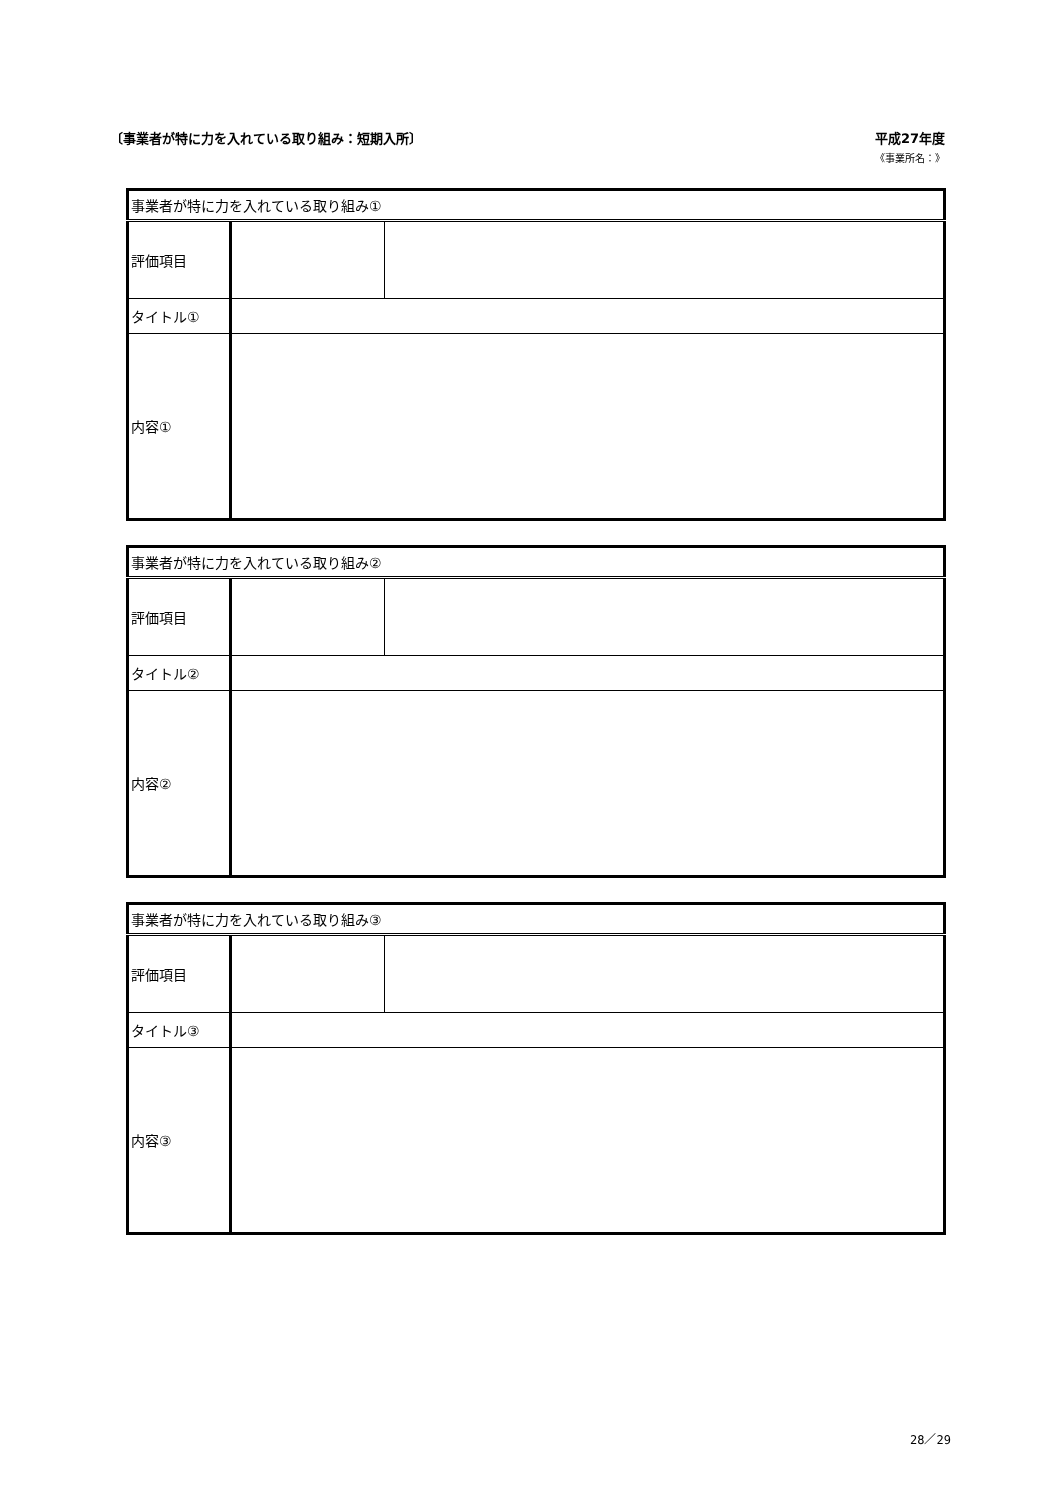〔事業者が特に力を入れている取り組み：短期入所〕 平成27年度
《事業所名：》
| 事業者が特に力を入れている取り組み① | | |
| 評価項目 | | |
| タイトル① | | |
| 内容① | | |
| 事業者が特に力を入れている取り組み② | | |
| 評価項目 | | |
| タイトル② | | |
| 内容② | | |
| 事業者が特に力を入れている取り組み③ | | |
| 評価項目 | | |
| タイトル③ | | |
| 内容③ | | |
28／29